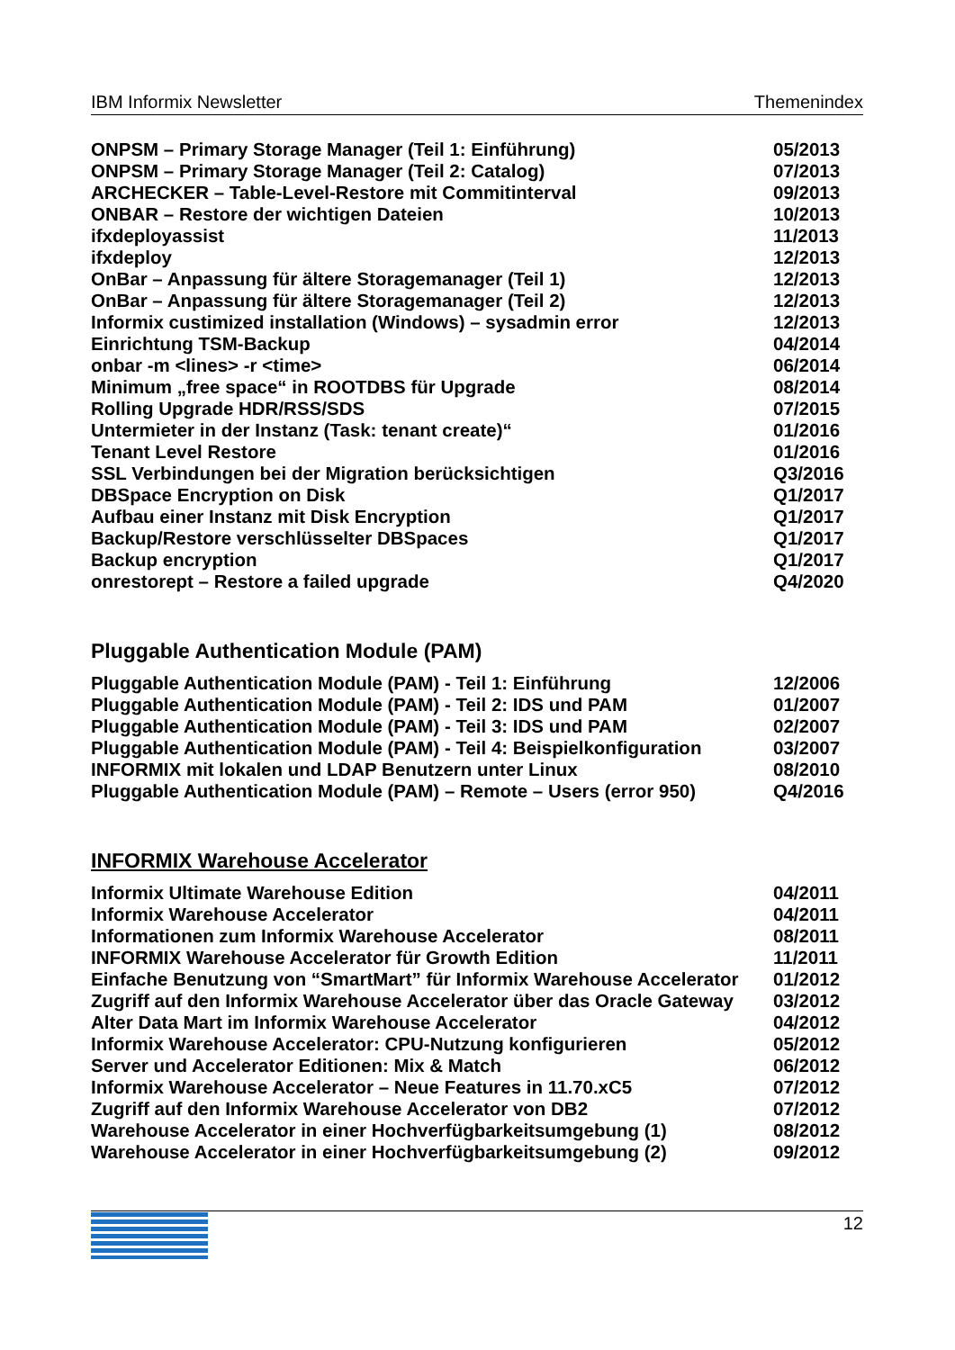IBM Informix Newsletter Themenindex
| ONPSM – Primary Storage Manager (Teil 1: Einführung) | 05/2013 |
| ONPSM – Primary Storage Manager (Teil 2: Catalog) | 07/2013 |
| ARCHECKER – Table-Level-Restore mit Commitinterval | 09/2013 |
| ONBAR – Restore der wichtigen Dateien | 10/2013 |
| ifxdeployassist | 11/2013 |
| ifxdeploy | 12/2013 |
| OnBar – Anpassung für ältere Storagemanager (Teil 1) | 12/2013 |
| OnBar – Anpassung für ältere Storagemanager (Teil 2) | 12/2013 |
| Informix custimized installation (Windows) – sysadmin error | 12/2013 |
| Einrichtung TSM-Backup | 04/2014 |
| onbar -m <lines> -r <time> | 06/2014 |
| Minimum „free space“ in ROOTDBS für Upgrade | 08/2014 |
| Rolling Upgrade HDR/RSS/SDS | 07/2015 |
| Untermieter in der Instanz (Task: tenant create)“ | 01/2016 |
| Tenant Level Restore | 01/2016 |
| SSL Verbindungen bei der Migration berücksichtigen | Q3/2016 |
| DBSpace Encryption on Disk | Q1/2017 |
| Aufbau einer Instanz mit Disk Encryption | Q1/2017 |
| Backup/Restore verschlüsselter DBSpaces | Q1/2017 |
| Backup encryption | Q1/2017 |
| onrestorept – Restore a failed upgrade | Q4/2020 |
Pluggable Authentication Module (PAM)
| Pluggable Authentication Module (PAM) - Teil 1: Einführung | 12/2006 |
| Pluggable Authentication Module (PAM) - Teil 2: IDS und PAM | 01/2007 |
| Pluggable Authentication Module (PAM) - Teil 3: IDS und PAM | 02/2007 |
| Pluggable Authentication Module (PAM) - Teil 4: Beispielkonfiguration | 03/2007 |
| INFORMIX mit lokalen und LDAP Benutzern unter Linux | 08/2010 |
| Pluggable Authentication Module (PAM) – Remote – Users (error 950) | Q4/2016 |
INFORMIX Warehouse Accelerator
| Informix Ultimate Warehouse Edition | 04/2011 |
| Informix Warehouse Accelerator | 04/2011 |
| Informationen zum Informix Warehouse Accelerator | 08/2011 |
| INFORMIX Warehouse Accelerator für Growth Edition | 11/2011 |
| Einfache Benutzung von “SmartMart” für Informix Warehouse Accelerator | 01/2012 |
| Zugriff auf den Informix Warehouse Accelerator über das Oracle Gateway | 03/2012 |
| Alter Data Mart im Informix Warehouse Accelerator | 04/2012 |
| Informix Warehouse Accelerator: CPU-Nutzung konfigurieren | 05/2012 |
| Server und Accelerator Editionen: Mix & Match | 06/2012 |
| Informix Warehouse Accelerator – Neue Features in 11.70.xC5 | 07/2012 |
| Zugriff auf den Informix Warehouse Accelerator von DB2 | 07/2012 |
| Warehouse Accelerator in einer Hochverfügbarkeitsumgebung (1) | 08/2012 |
| Warehouse Accelerator in einer Hochverfügbarkeitsumgebung (2) | 09/2012 |
12